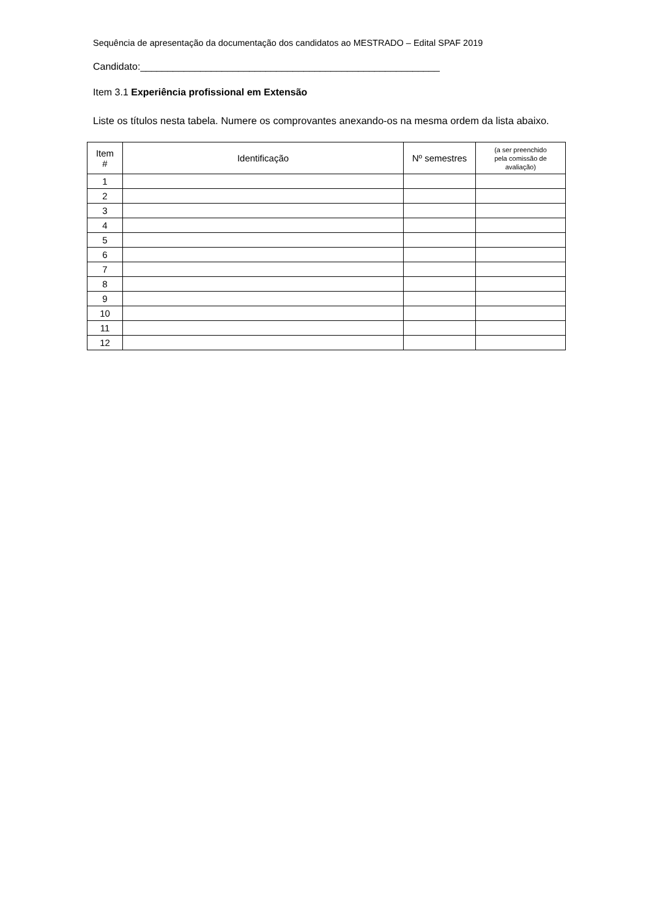Sequência de apresentação da documentação dos candidatos ao MESTRADO – Edital SPAF 2019
Candidato:_______________________________________________________
Item 3.1 Experiência profissional em Extensão
Liste os títulos nesta tabela. Numere os comprovantes anexando-os na mesma ordem da lista abaixo.
| Item # | Identificação | Nº semestres | (a ser preenchido pela comissão de avaliação) |
| --- | --- | --- | --- |
| 1 | | | |
| 2 | | | |
| 3 | | | |
| 4 | | | |
| 5 | | | |
| 6 | | | |
| 7 | | | |
| 8 | | | |
| 9 | | | |
| 10 | | | |
| 11 | | | |
| 12 | | | |